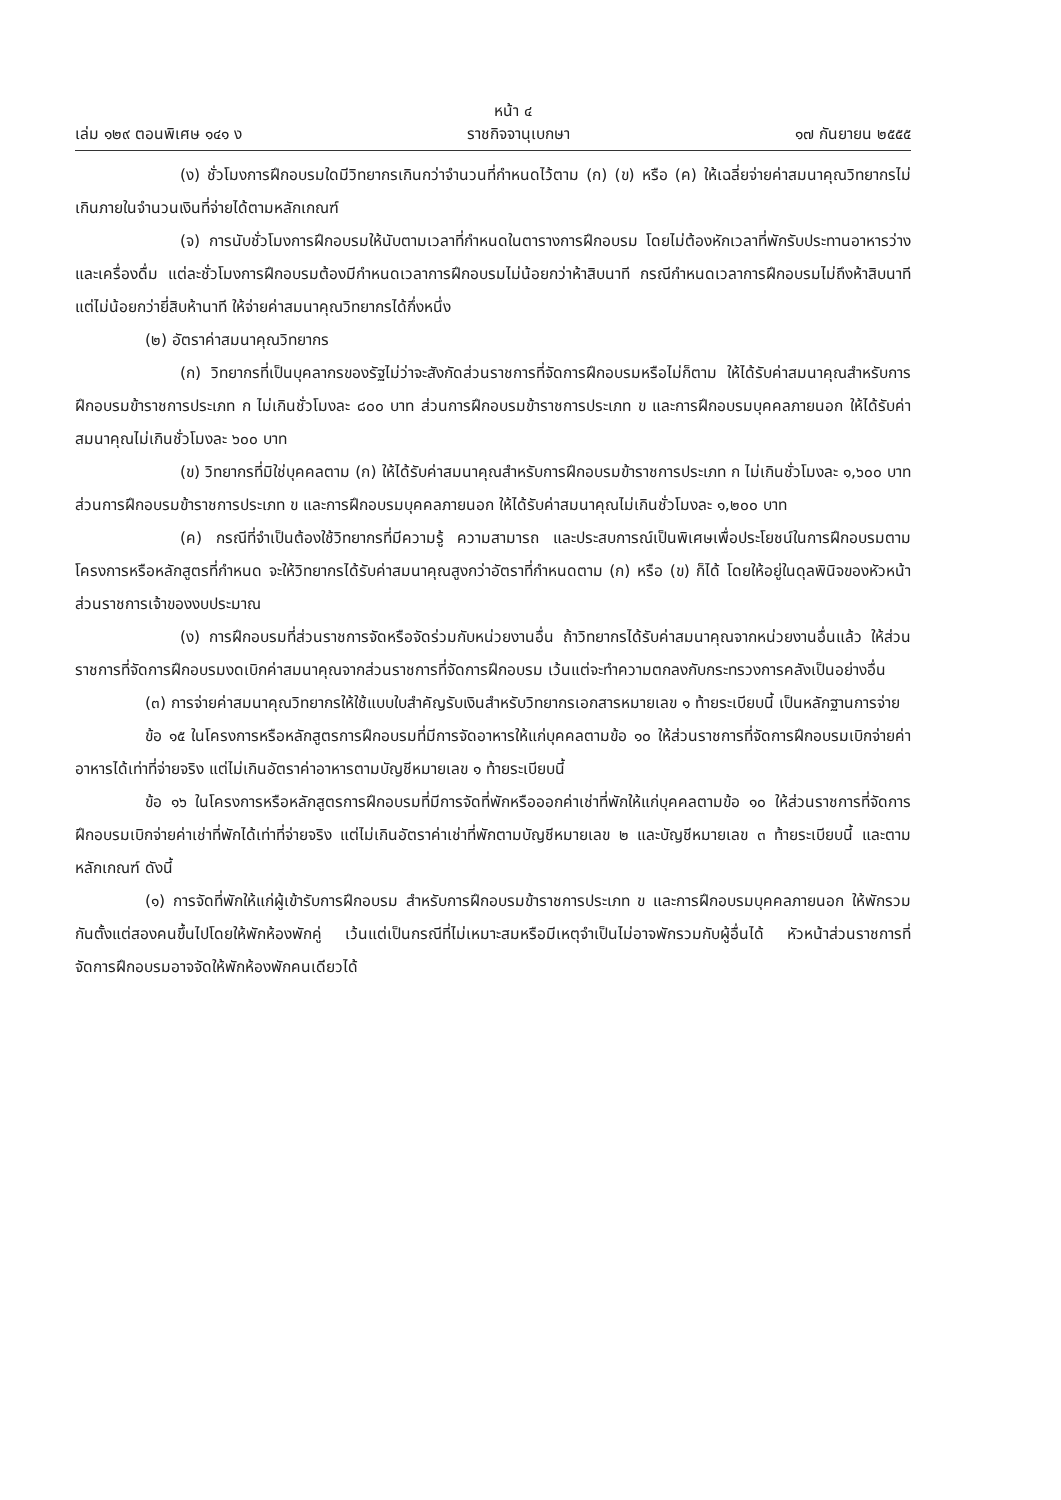หน้า ๔
เล่ม ๑๒๙ ตอนพิเศษ ๑๔๑ ง ราชกิจจานุเบกษา ๑๗ กันยายน ๒๕๕๕
(ง) ชั่วโมงการฝึกอบรมใดมีวิทยากรเกินกว่าจำนวนที่กำหนดไว้ตาม (ก) (ข) หรือ (ค) ให้เฉลี่ยจ่ายค่าสมนาคุณวิทยากรไม่เกินภายในจำนวนเงินที่จ่ายได้ตามหลักเกณฑ์
(จ) การนับชั่วโมงการฝึกอบรมให้นับตามเวลาที่กำหนดในตารางการฝึกอบรม โดยไม่ต้องหักเวลาที่พักรับประทานอาหารว่างและเครื่องดื่ม แต่ละชั่วโมงการฝึกอบรมต้องมีกำหนดเวลาการฝึกอบรมไม่น้อยกว่าห้าสิบนาที กรณีกำหนดเวลาการฝึกอบรมไม่ถึงห้าสิบนาที แต่ไม่น้อยกว่ายี่สิบห้านาที ให้จ่ายค่าสมนาคุณวิทยากรได้กึ่งหนึ่ง
(๒) อัตราค่าสมนาคุณวิทยากร
(ก) วิทยากรที่เป็นบุคลากรของรัฐไม่ว่าจะสังกัดส่วนราชการที่จัดการฝึกอบรมหรือไม่ก็ตาม ให้ได้รับค่าสมนาคุณสำหรับการฝึกอบรมข้าราชการประเภท ก ไม่เกินชั่วโมงละ ๘๐๐ บาท ส่วนการฝึกอบรมข้าราชการประเภท ข และการฝึกอบรมบุคคลภายนอก ให้ได้รับค่าสมนาคุณไม่เกินชั่วโมงละ ๖๐๐ บาท
(ข) วิทยากรที่มิใช่บุคคลตาม (ก) ให้ได้รับค่าสมนาคุณสำหรับการฝึกอบรมข้าราชการประเภท ก ไม่เกินชั่วโมงละ ๑,๖๐๐ บาท ส่วนการฝึกอบรมข้าราชการประเภท ข และการฝึกอบรมบุคคลภายนอก ให้ได้รับค่าสมนาคุณไม่เกินชั่วโมงละ ๑,๒๐๐ บาท
(ค) กรณีที่จำเป็นต้องใช้วิทยากรที่มีความรู้ ความสามารถ และประสบการณ์เป็นพิเศษเพื่อประโยชน์ในการฝึกอบรมตามโครงการหรือหลักสูตรที่กำหนด จะให้วิทยากรได้รับค่าสมนาคุณสูงกว่าอัตราที่กำหนดตาม (ก) หรือ (ข) ก็ได้ โดยให้อยู่ในดุลพินิจของหัวหน้าส่วนราชการเจ้าของงบประมาณ
(ง) การฝึกอบรมที่ส่วนราชการจัดหรือจัดร่วมกับหน่วยงานอื่น ถ้าวิทยากรได้รับค่าสมนาคุณจากหน่วยงานอื่นแล้ว ให้ส่วนราชการที่จัดการฝึกอบรมงดเบิกค่าสมนาคุณจากส่วนราชการที่จัดการฝึกอบรม เว้นแต่จะทำความตกลงกับกระทรวงการคลังเป็นอย่างอื่น
(๓) การจ่ายค่าสมนาคุณวิทยากรให้ใช้แบบใบสำคัญรับเงินสำหรับวิทยากรเอกสารหมายเลข ๑ ท้ายระเบียบนี้ เป็นหลักฐานการจ่าย
ข้อ ๑๕ ในโครงการหรือหลักสูตรการฝึกอบรมที่มีการจัดอาหารให้แก่บุคคลตามข้อ ๑๐ ให้ส่วนราชการที่จัดการฝึกอบรมเบิกจ่ายค่าอาหารได้เท่าที่จ่ายจริง แต่ไม่เกินอัตราค่าอาหารตามบัญชีหมายเลข ๑ ท้ายระเบียบนี้
ข้อ ๑๖ ในโครงการหรือหลักสูตรการฝึกอบรมที่มีการจัดที่พักหรือออกค่าเช่าที่พักให้แก่บุคคลตามข้อ ๑๐ ให้ส่วนราชการที่จัดการฝึกอบรมเบิกจ่ายค่าเช่าที่พักได้เท่าที่จ่ายจริง แต่ไม่เกินอัตราค่าเช่าที่พักตามบัญชีหมายเลข ๒ และบัญชีหมายเลข ๓ ท้ายระเบียบนี้ และตามหลักเกณฑ์ ดังนี้
(๑) การจัดที่พักให้แก่ผู้เข้ารับการฝึกอบรม สำหรับการฝึกอบรมข้าราชการประเภท ข และการฝึกอบรมบุคคลภายนอก ให้พักรวมกันตั้งแต่สองคนขึ้นไปโดยให้พักห้องพักคู่ เว้นแต่เป็นกรณีที่ไม่เหมาะสมหรือมีเหตุจำเป็นไม่อาจพักรวมกับผู้อื่นได้ หัวหน้าส่วนราชการที่จัดการฝึกอบรมอาจจัดให้พักห้องพักคนเดียวได้